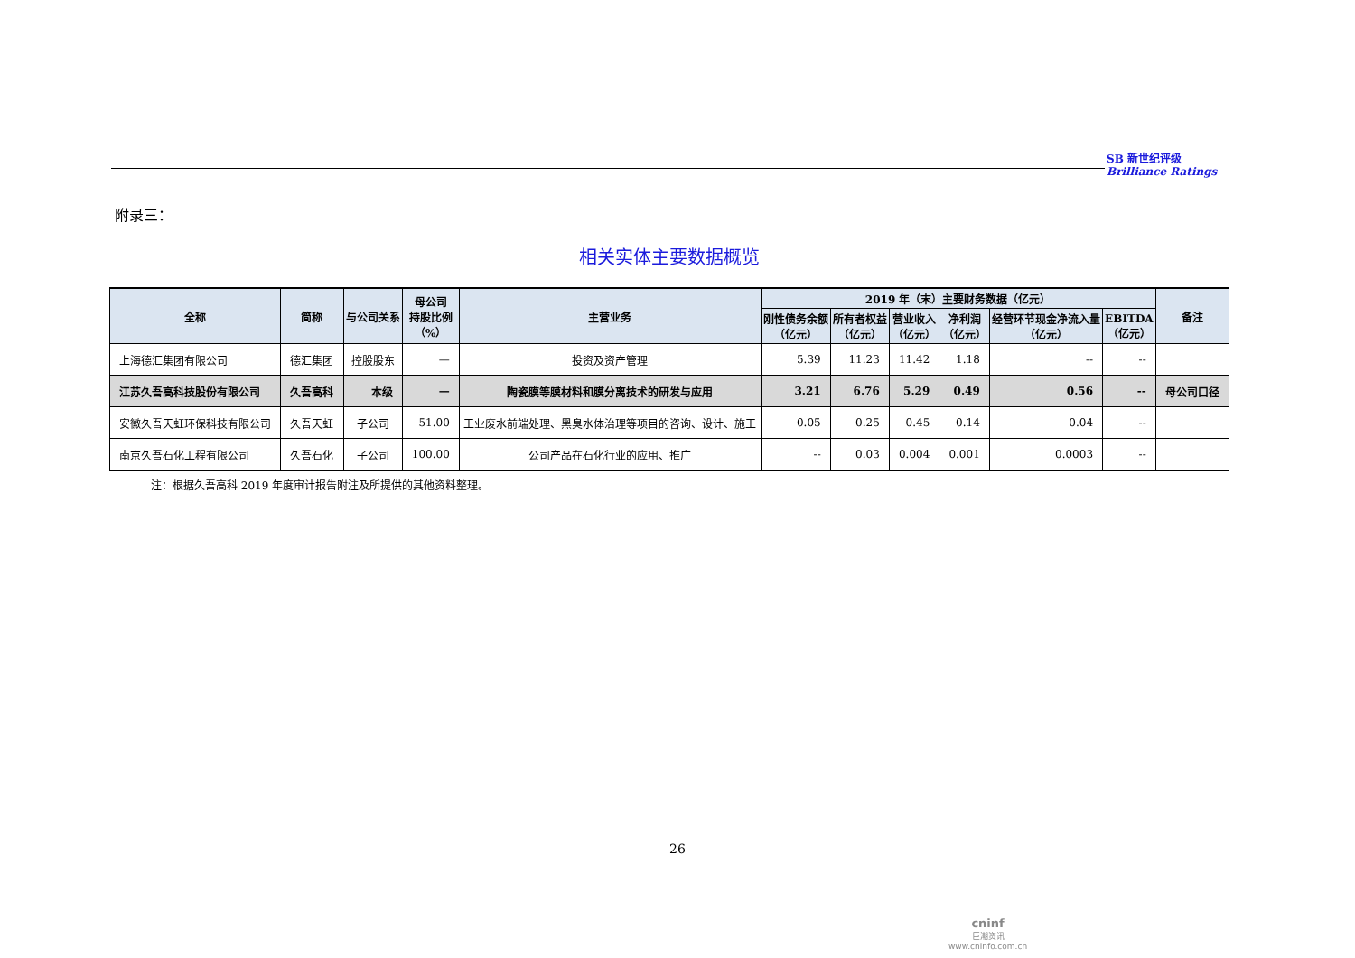SB 新世纪评级
Brilliance Ratings
附录三：
相关实体主要数据概览
| 全称 | 简称 | 与公司关系 | 母公司 持股比例 （%） | 主营业务 | 2019 年（末）主要财务数据（亿元） | | | | | | 备注 |
| --- | --- | --- | --- | --- | --- | --- | --- | --- | --- | --- | --- |
| | | | | | 刚性债务余额 （亿元） | 所有者权益 （亿元） | 营业收入 （亿元） | 净利润 （亿元） | 经营环节现金净流入量 （亿元） | EBITDA （亿元） | |
| 上海德汇集团有限公司 | 德汇集团 | 控股股东 | — | 投资及资产管理 | 5.39 | 11.23 | 11.42 | 1.18 | -- | -- | |
| 江苏久吾高科技股份有限公司 | 久吾高科 | 本级 | — | 陶瓷膜等膜材料和膜分离技术的研发与应用 | 3.21 | 6.76 | 5.29 | 0.49 | 0.56 | -- | 母公司口径 |
| 安徽久吾天虹环保科技有限公司 | 久吾天虹 | 子公司 | 51.00 | 工业废水前端处理、黑臭水体治理等项目的咨询、设计、施工 | 0.05 | 0.25 | 0.45 | 0.14 | 0.04 | -- | |
| 南京久吾石化工程有限公司 | 久吾石化 | 子公司 | 100.00 | 公司产品在石化行业的应用、推广 | -- | 0.03 | 0.004 | 0.001 | 0.0003 | -- | |
注：根据久吾高科 2019 年度审计报告附注及所提供的其他资料整理。
26
cninf
巨潮资讯
www.cninfo.com.cn